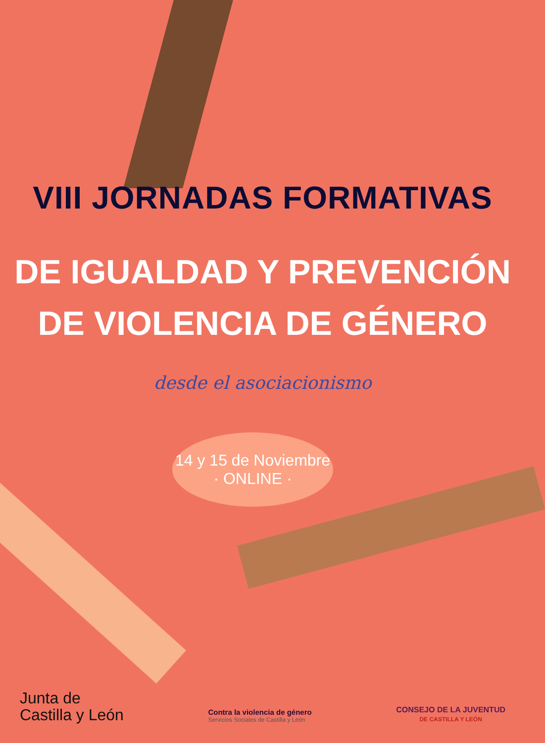VIII JORNADAS FORMATIVAS
DE IGUALDAD Y PREVENCIÓN
DE VIOLENCIA DE GÉNERO
desde el asociacionismo
14 y 15 de Noviembre
· ONLINE ·
Junta de
Castilla y León
Contra la violencia de género
Servicios Sociales de Castilla y León
CONSEJO DE LA JUVENTUD
DE CASTILLA Y LEÓN